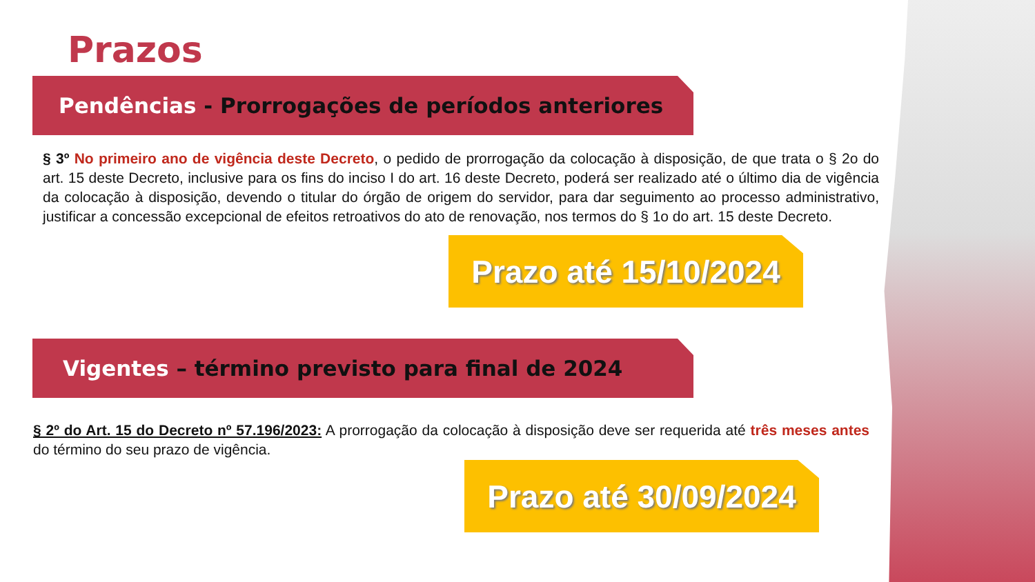Prazos
Pendências - Prorrogações de períodos anteriores
§ 3º No primeiro ano de vigência deste Decreto, o pedido de prorrogação da colocação à disposição, de que trata o § 2o do art. 15 deste Decreto, inclusive para os fins do inciso I do art. 16 deste Decreto, poderá ser realizado até o último dia de vigência da colocação à disposição, devendo o titular do órgão de origem do servidor, para dar seguimento ao processo administrativo, justificar a concessão excepcional de efeitos retroativos do ato de renovação, nos termos do § 1o do art. 15 deste Decreto.
Prazo até 15/10/2024
Vigentes – término previsto para final de 2024
§ 2º do Art. 15 do Decreto nº 57.196/2023: A prorrogação da colocação à disposição deve ser requerida até três meses antes do término do seu prazo de vigência.
Prazo até 30/09/2024